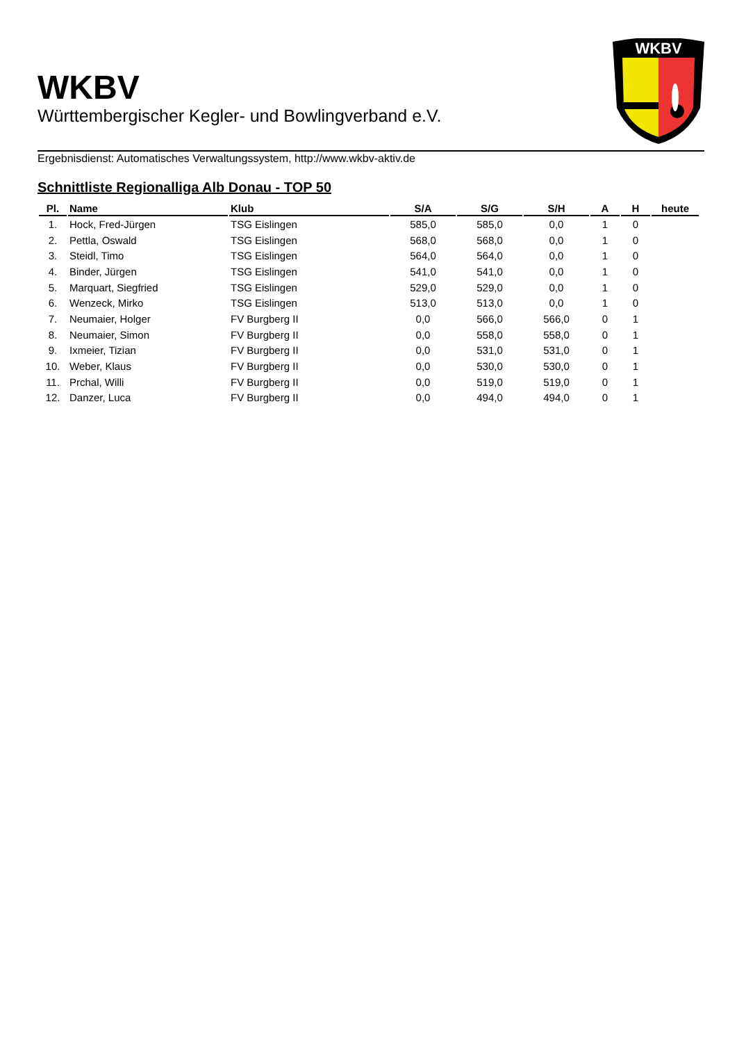WKBV
Württembergischer Kegler- und Bowlingverband e.V.
WKBV
Ergebnisdienst: Automatisches Verwaltungssystem, http://www.wkbv-aktiv.de
Schnittliste Regionalliga Alb Donau - TOP 50
| Pl. | Name | Klub | S/A | S/G | S/H | A | H | heute |
| --- | --- | --- | --- | --- | --- | --- | --- | --- |
| 1. | Hock, Fred-Jürgen | TSG Eislingen | 585,0 | 585,0 | 0,0 | 1 | 0 | |
| 2. | Pettla, Oswald | TSG Eislingen | 568,0 | 568,0 | 0,0 | 1 | 0 | |
| 3. | Steidl, Timo | TSG Eislingen | 564,0 | 564,0 | 0,0 | 1 | 0 | |
| 4. | Binder, Jürgen | TSG Eislingen | 541,0 | 541,0 | 0,0 | 1 | 0 | |
| 5. | Marquart, Siegfried | TSG Eislingen | 529,0 | 529,0 | 0,0 | 1 | 0 | |
| 6. | Wenzeck, Mirko | TSG Eislingen | 513,0 | 513,0 | 0,0 | 1 | 0 | |
| 7. | Neumaier, Holger | FV Burgberg II | 0,0 | 566,0 | 566,0 | 0 | 1 | |
| 8. | Neumaier, Simon | FV Burgberg II | 0,0 | 558,0 | 558,0 | 0 | 1 | |
| 9. | Ixmeier, Tizian | FV Burgberg II | 0,0 | 531,0 | 531,0 | 0 | 1 | |
| 10. | Weber, Klaus | FV Burgberg II | 0,0 | 530,0 | 530,0 | 0 | 1 | |
| 11. | Prchal, Willi | FV Burgberg II | 0,0 | 519,0 | 519,0 | 0 | 1 | |
| 12. | Danzer, Luca | FV Burgberg II | 0,0 | 494,0 | 494,0 | 0 | 1 | |